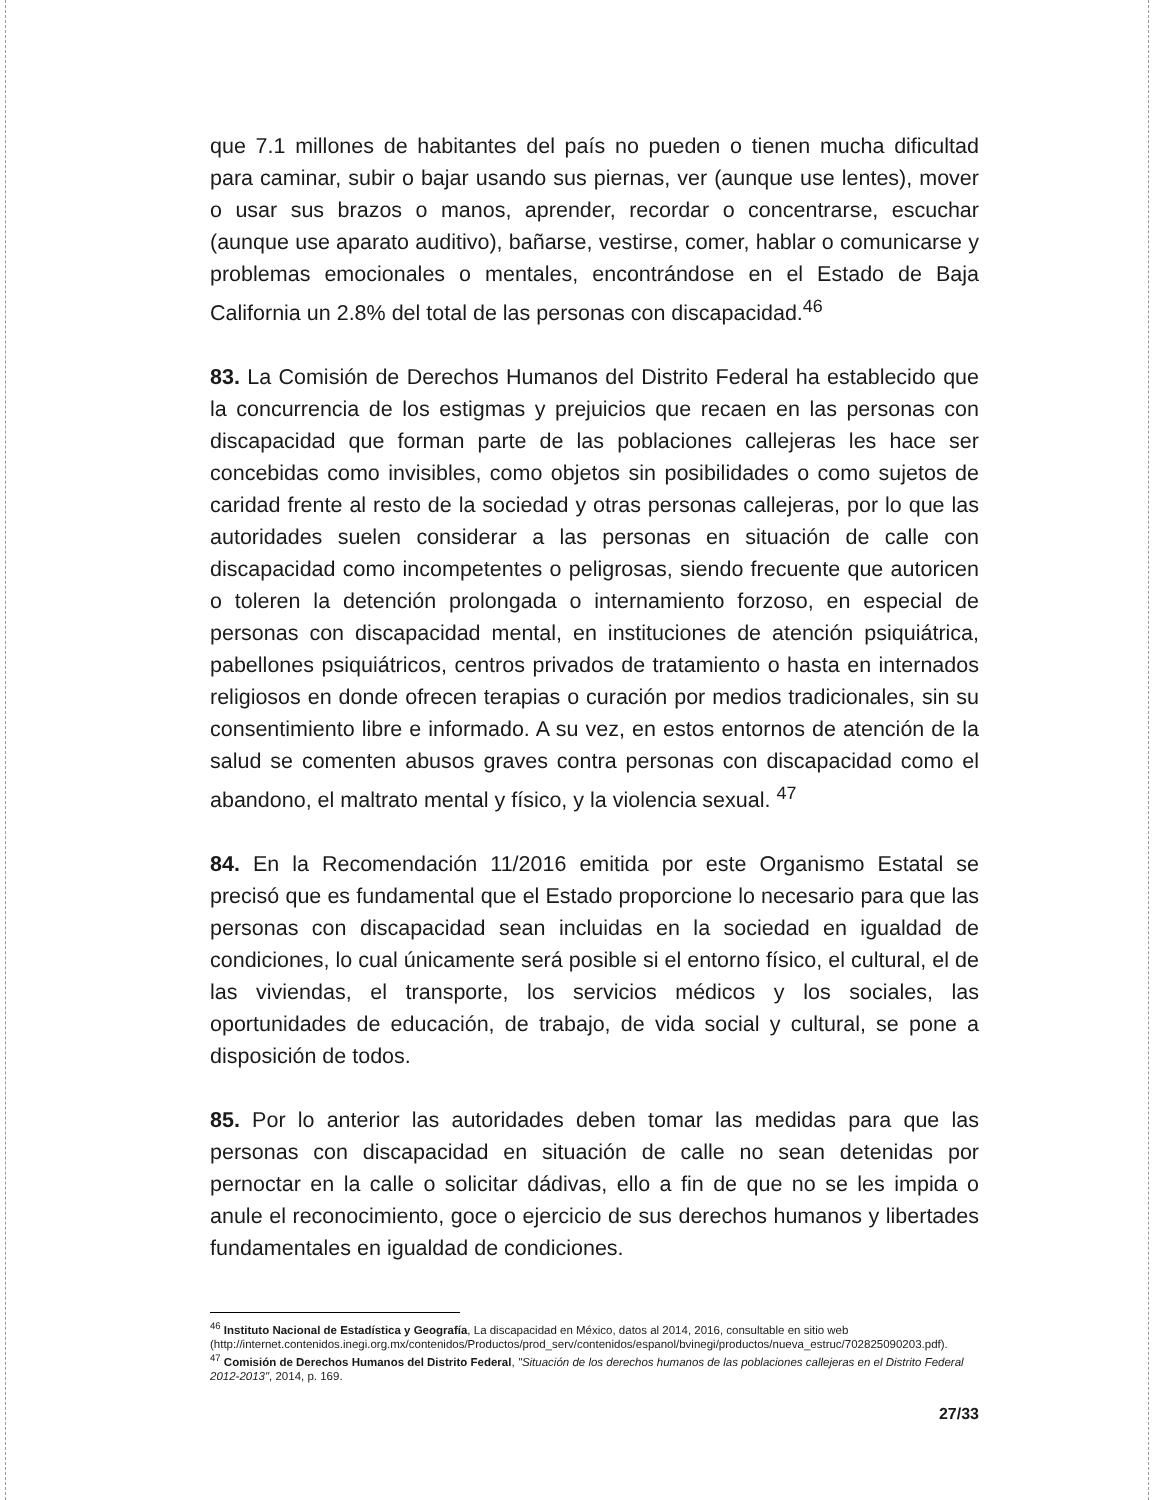que 7.1 millones de habitantes del país no pueden o tienen mucha dificultad para caminar, subir o bajar usando sus piernas, ver (aunque use lentes), mover o usar sus brazos o manos, aprender, recordar o concentrarse, escuchar (aunque use aparato auditivo), bañarse, vestirse, comer, hablar o comunicarse y problemas emocionales o mentales, encontrándose en el Estado de Baja California un 2.8% del total de las personas con discapacidad.<sup>46</sup>
83. La Comisión de Derechos Humanos del Distrito Federal ha establecido que la concurrencia de los estigmas y prejuicios que recaen en las personas con discapacidad que forman parte de las poblaciones callejeras les hace ser concebidas como invisibles, como objetos sin posibilidades o como sujetos de caridad frente al resto de la sociedad y otras personas callejeras, por lo que las autoridades suelen considerar a las personas en situación de calle con discapacidad como incompetentes o peligrosas, siendo frecuente que autoricen o toleren la detención prolongada o internamiento forzoso, en especial de personas con discapacidad mental, en instituciones de atención psiquiátrica, pabellones psiquiátricos, centros privados de tratamiento o hasta en internados religiosos en donde ofrecen terapias o curación por medios tradicionales, sin su consentimiento libre e informado. A su vez, en estos entornos de atención de la salud se comenten abusos graves contra personas con discapacidad como el abandono, el maltrato mental y físico, y la violencia sexual. <sup>47</sup>
84. En la Recomendación 11/2016 emitida por este Organismo Estatal se precisó que es fundamental que el Estado proporcione lo necesario para que las personas con discapacidad sean incluidas en la sociedad en igualdad de condiciones, lo cual únicamente será posible si el entorno físico, el cultural, el de las viviendas, el transporte, los servicios médicos y los sociales, las oportunidades de educación, de trabajo, de vida social y cultural, se pone a disposición de todos.
85. Por lo anterior las autoridades deben tomar las medidas para que las personas con discapacidad en situación de calle no sean detenidas por pernoctar en la calle o solicitar dádivas, ello a fin de que no se les impida o anule el reconocimiento, goce o ejercicio de sus derechos humanos y libertades fundamentales en igualdad de condiciones.
<sup>46</sup> Instituto Nacional de Estadística y Geografía, La discapacidad en México, datos al 2014, 2016, consultable en sitio web (http://internet.contenidos.inegi.org.mx/contenidos/Productos/prod_serv/contenidos/espanol/bvinegi/productos/nueva_estruc/702825090203.pdf).
<sup>47</sup> Comisión de Derechos Humanos del Distrito Federal, "Situación de los derechos humanos de las poblaciones callejeras en el Distrito Federal 2012-2013", 2014, p. 169.
27/33